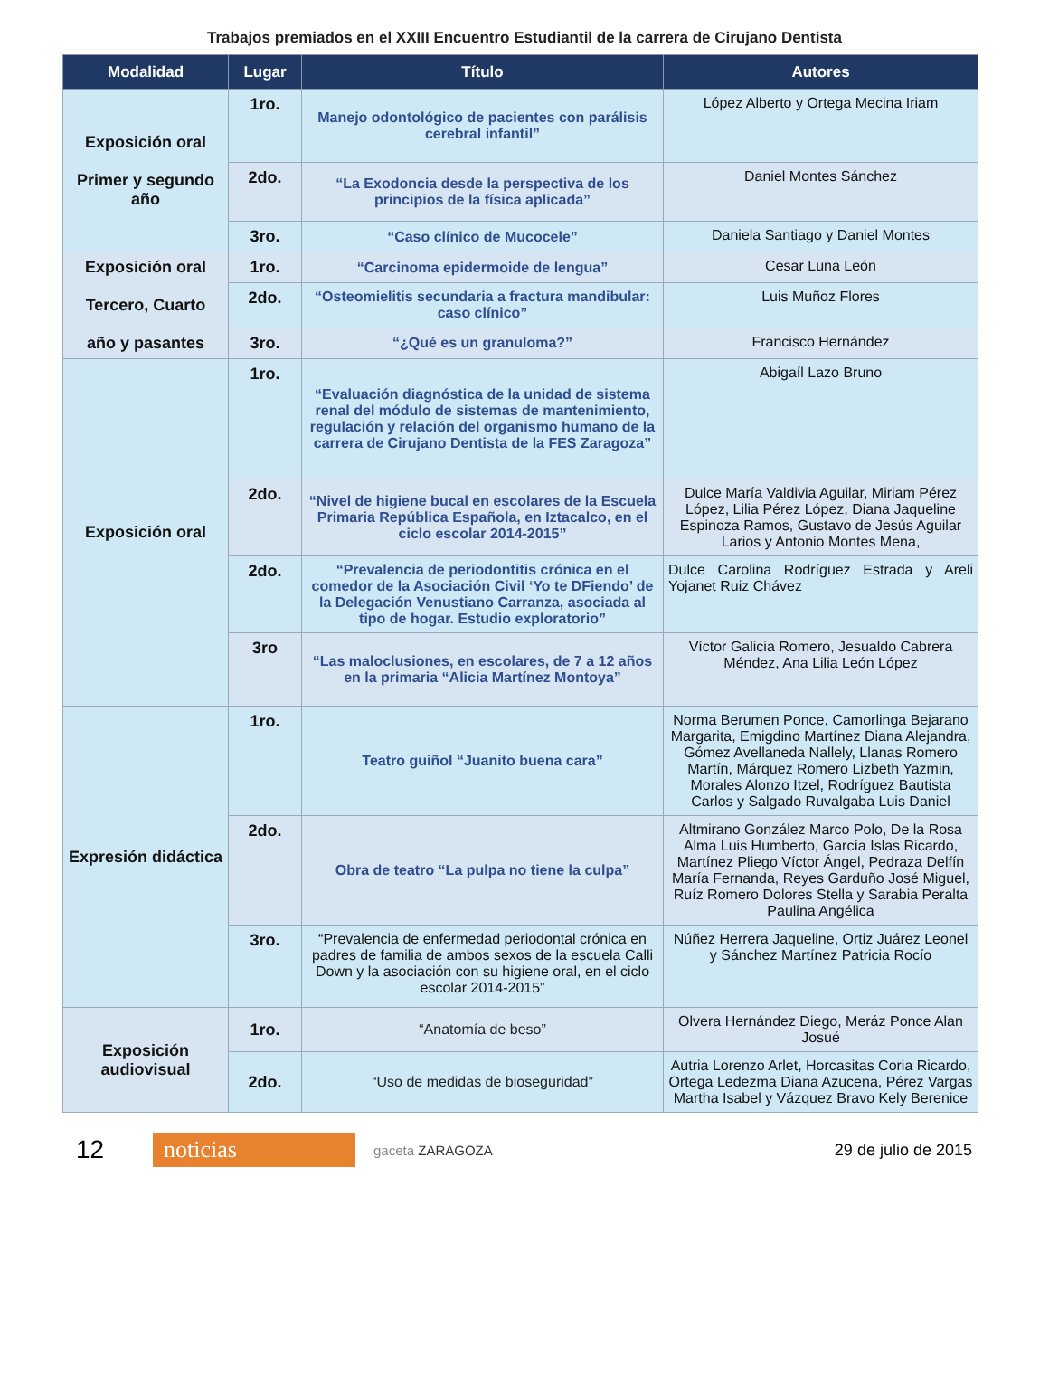Trabajos premiados en el XXIII Encuentro Estudiantil de la carrera de Cirujano Dentista
| Modalidad | Lugar | Título | Autores |
| --- | --- | --- | --- |
| Exposición oral Primer y segundo año | 1ro. | Manejo odontológico de pacientes con parálisis cerebral infantil” | López Alberto y Ortega Mecina Iriam |
| | 2do. | “La Exodoncia desde la perspectiva de los principios de la física aplicada” | Daniel Montes Sánchez |
| | 3ro. | “Caso clínico de Mucocele” | Daniela Santiago y Daniel Montes |
| Exposición oral Tercero, Cuarto año y pasantes | 1ro. | “Carcinoma epidermoide de lengua” | Cesar Luna León |
| | 2do. | “Osteomielitis secundaria a fractura mandibular: caso clínico” | Luis Muñoz Flores |
| | 3ro. | “¿Qué es un granuloma?” | Francisco Hernández |
| Exposición oral | 1ro. | “Evaluación diagnóstica de la unidad de sistema renal del módulo de sistemas de mantenimiento, regulación y relación del organismo humano de la carrera de Cirujano Dentista de la FES Zaragoza” | Abigaíl Lazo Bruno |
| | 2do. | “Nivel de higiene bucal en escolares de la Escuela Primaria República Española, en Iztacalco, en el ciclo escolar 2014-2015” | Dulce María Valdivia Aguilar, Miriam Pérez López, Lilia Pérez López, Diana Jaqueline Espinoza Ramos, Gustavo de Jesús Aguilar Larios y Antonio Montes Mena, |
| | 2do. | “Prevalencia de periodontitis crónica en el comedor de la Asociación Civil ‘Yo te DFiendo’ de la Delegación Venustiano Carranza, asociada al tipo de hogar. Estudio exploratorio” | Dulce Carolina Rodríguez Estrada y Areli Yojanet Ruiz Chávez |
| | 3ro | “Las maloclusiones, en escolares, de 7 a 12 años en la primaria “Alicia Martínez Montoya” | Víctor Galicia Romero, Jesualdo Cabrera Méndez, Ana Lilia León López |
| Expresión didáctica | 1ro. | Teatro guiñol “Juanito buena cara” | Norma Berumen Ponce, Camorlinga Bejarano Margarita, Emigdino Martínez Diana Alejandra, Gómez Avellaneda Nallely, Llanas Romero Martín, Márquez Romero Lizbeth Yazmin, Morales Alonzo Itzel, Rodríguez Bautista Carlos y Salgado Ruvalgaba Luis Daniel |
| | 2do. | Obra de teatro “La pulpa no tiene la culpa” | Altmirano González Marco Polo, De la Rosa Alma Luis Humberto, García Islas Ricardo, Martínez Pliego Víctor Ángel, Pedraza Delfín María Fernanda, Reyes Garduño José Miguel, Ruíz Romero Dolores Stella y Sarabia Peralta Paulina Angélica |
| | 3ro. | “Prevalencia de enfermedad periodontal crónica en padres de familia de ambos sexos de la escuela Calli Down y la asociación con su higiene oral, en el ciclo escolar 2014-2015” | Núñez Herrera Jaqueline, Ortiz Juárez Leonel y Sánchez Martínez Patricia Rocío |
| Exposición audiovisual | 1ro. | “Anatomía de beso” | Olvera Hernández Diego, Meráz Ponce Alan Josué |
| | 2do. | “Uso de medidas de bioseguridad” | Autria Lorenzo Arlet, Horcasitas Coria Ricardo, Ortega Ledezma Diana Azucena, Pérez Vargas Martha Isabel y Vázquez Bravo Kely Berenice |
12 noticias gaceta ZARAGOZA 29 de julio de 2015